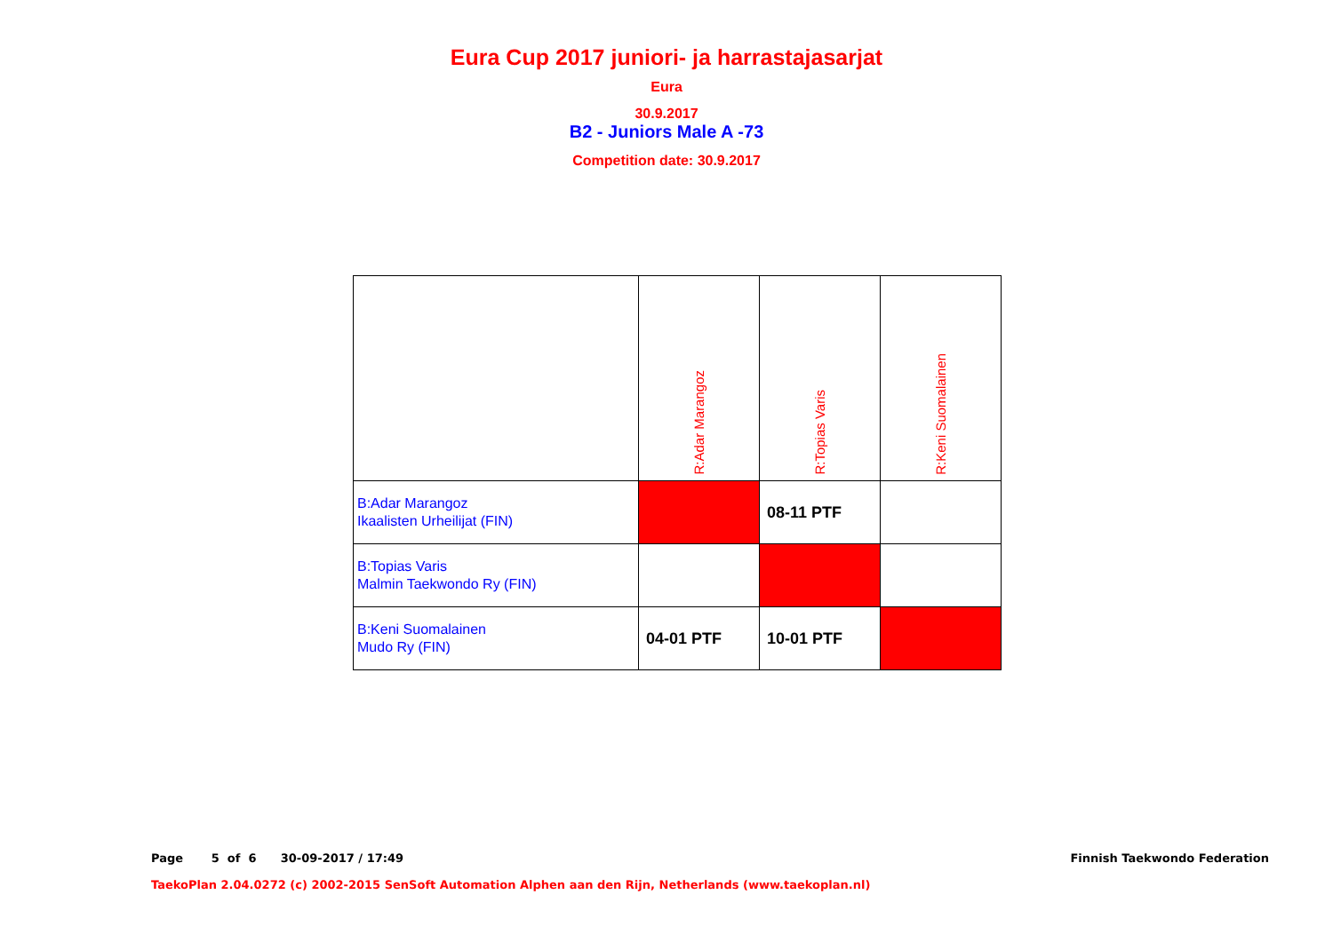Eura Cup 2017 juniori- ja harrastajasarjat
Eura
30.9.2017
B2 - Juniors Male A -73
Competition date: 30.9.2017
| | R:Adar Marangoz | R:Topias Varis | R:Keni Suomalainen |
| B:Adar Marangoz Ikaalisten Urheilijat (FIN) | | 08-11 PTF | |
| B:Topias Varis Malmin Taekwondo Ry (FIN) | | | |
| B:Keni Suomalainen Mudo Ry (FIN) | 04-01 PTF | 10-01 PTF | |
Page 5 of 6 30-09-2017 / 17:49 Finnish Taekwondo Federation
TaekoPlan 2.04.0272 (c) 2002-2015 SenSoft Automation Alphen aan den Rijn, Netherlands (www.taekoplan.nl)